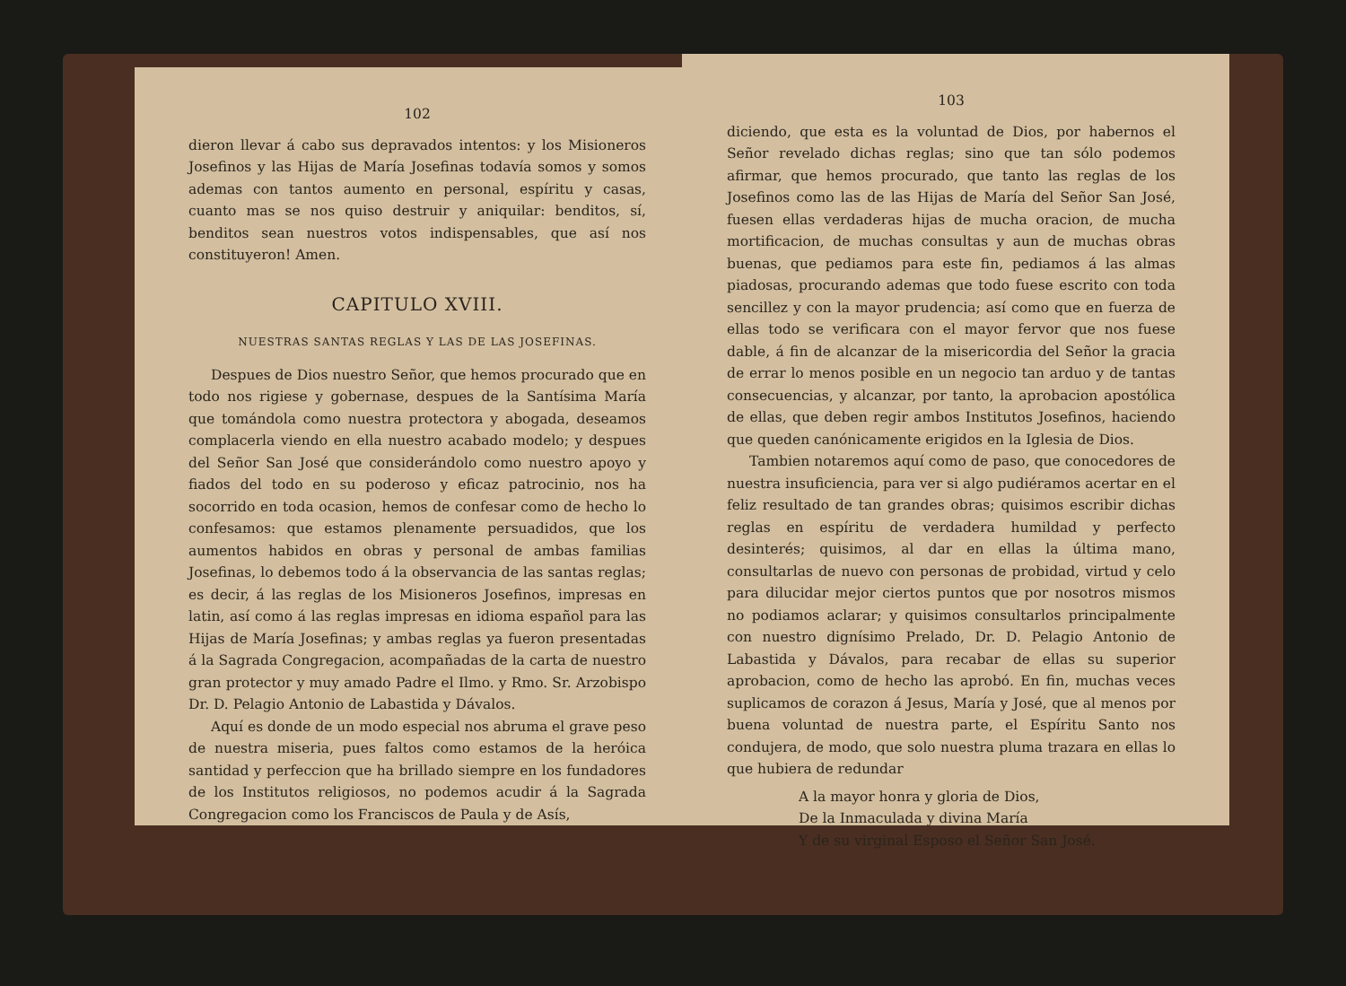102
dieron llevar á cabo sus depravados intentos: y los Misioneros Josefinos y las Hijas de María Josefinas todavía somos y somos ademas con tantos aumento en personal, espíritu y casas, cuanto mas se nos quiso destruir y aniquilar: benditos, sí, benditos sean nuestros votos indispensables, que así nos constituyeron! Amen.
CAPITULO XVIII.
NUESTRAS SANTAS REGLAS Y LAS DE LAS JOSEFINAS.
Despues de Dios nuestro Señor, que hemos procurado que en todo nos rigiese y gobernase, despues de la Santísima María que tomándola como nuestra protectora y abogada, deseamos complacerla viendo en ella nuestro acabado modelo; y despues del Señor San José que considerándolo como nuestro apoyo y fiados del todo en su poderoso y eficaz patrocinio, nos ha socorrido en toda ocasion, hemos de confesar como de hecho lo confesamos: que estamos plenamente persuadidos, que los aumentos habidos en obras y personal de ambas familias Josefinas, lo debemos todo á la observancia de las santas reglas; es decir, á las reglas de los Misioneros Josefinos, impresas en latin, así como á las reglas impresas en idioma español para las Hijas de María Josefinas; y ambas reglas ya fueron presentadas á la Sagrada Congregacion, acompañadas de la carta de nuestro gran protector y muy amado Padre el Ilmo. y Rmo. Sr. Arzobispo Dr. D. Pelagio Antonio de Labastida y Dávalos.
Aquí es donde de un modo especial nos abruma el grave peso de nuestra miseria, pues faltos como estamos de la heróica santidad y perfeccion que ha brillado siempre en los fundadores de los Institutos religiosos, no podemos acudir á la Sagrada Congregacion como los Franciscos de Paula y de Asís,
103
diciendo, que esta es la voluntad de Dios, por habernos el Señor revelado dichas reglas; sino que tan sólo podemos afirmar, que hemos procurado, que tanto las reglas de los Josefinos como las de las Hijas de María del Señor San José, fuesen ellas verdaderas hijas de mucha oracion, de mucha mortificacion, de muchas consultas y aun de muchas obras buenas, que pediamos para este fin, pediamos á las almas piadosas, procurando ademas que todo fuese escrito con toda sencillez y con la mayor prudencia; así como que en fuerza de ellas todo se verificara con el mayor fervor que nos fuese dable, á fin de alcanzar de la misericordia del Señor la gracia de errar lo menos posible en un negocio tan arduo y de tantas consecuencias, y alcanzar, por tanto, la aprobacion apostólica de ellas, que deben regir ambos Institutos Josefinos, haciendo que queden canónicamente erigidos en la Iglesia de Dios.
Tambien notaremos aquí como de paso, que conocedores de nuestra insuficiencia, para ver si algo pudiéramos acertar en el feliz resultado de tan grandes obras; quisimos escribir dichas reglas en espíritu de verdadera humildad y perfecto desinterés; quisimos, al dar en ellas la última mano, consultarlas de nuevo con personas de probidad, virtud y celo para dilucidar mejor ciertos puntos que por nosotros mismos no podiamos aclarar; y quisimos consultarlos principalmente con nuestro dignísimo Prelado, Dr. D. Pelagio Antonio de Labastida y Dávalos, para recabar de ellas su superior aprobacion, como de hecho las aprobó. En fin, muchas veces suplicamos de corazon á Jesus, María y José, que al menos por buena voluntad de nuestra parte, el Espíritu Santo nos condujera, de modo, que solo nuestra pluma trazara en ellas lo que hubiera de redundar
A la mayor honra y gloria de Dios,
De la Inmaculada y divina María
Y de su virginal Esposo el Señor San José.